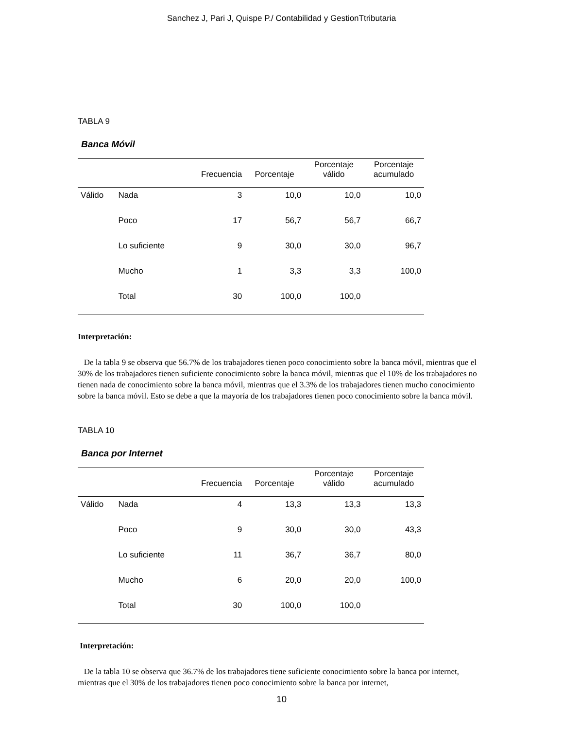Sanchez J, Pari J, Quispe P./ Contabilidad y GestionTtributaria
TABLA 9
Banca Móvil
| | | Frecuencia | Porcentaje | Porcentaje válido | Porcentaje acumulado |
| --- | --- | --- | --- | --- | --- |
| Válido | Nada | 3 | 10,0 | 10,0 | 10,0 |
| | Poco | 17 | 56,7 | 56,7 | 66,7 |
| | Lo suficiente | 9 | 30,0 | 30,0 | 96,7 |
| | Mucho | 1 | 3,3 | 3,3 | 100,0 |
| | Total | 30 | 100,0 | 100,0 | |
Interpretación:
De la tabla 9 se observa que 56.7% de los trabajadores tienen poco conocimiento sobre la banca móvil, mientras que el 30% de los trabajadores tienen suficiente conocimiento sobre la banca móvil, mientras que el 10% de los trabajadores no tienen nada de conocimiento sobre la banca móvil, mientras que el 3.3% de los trabajadores tienen mucho conocimiento sobre la banca móvil. Esto se debe a que la mayoría de los trabajadores tienen poco conocimiento sobre la banca móvil.
TABLA 10
Banca por Internet
| | | Frecuencia | Porcentaje | Porcentaje válido | Porcentaje acumulado |
| --- | --- | --- | --- | --- | --- |
| Válido | Nada | 4 | 13,3 | 13,3 | 13,3 |
| | Poco | 9 | 30,0 | 30,0 | 43,3 |
| | Lo suficiente | 11 | 36,7 | 36,7 | 80,0 |
| | Mucho | 6 | 20,0 | 20,0 | 100,0 |
| | Total | 30 | 100,0 | 100,0 | |
Interpretación:
De la tabla 10 se observa que 36.7% de los trabajadores tiene suficiente conocimiento sobre la banca por internet, mientras que el 30% de los trabajadores tienen poco conocimiento sobre la banca por internet,
10